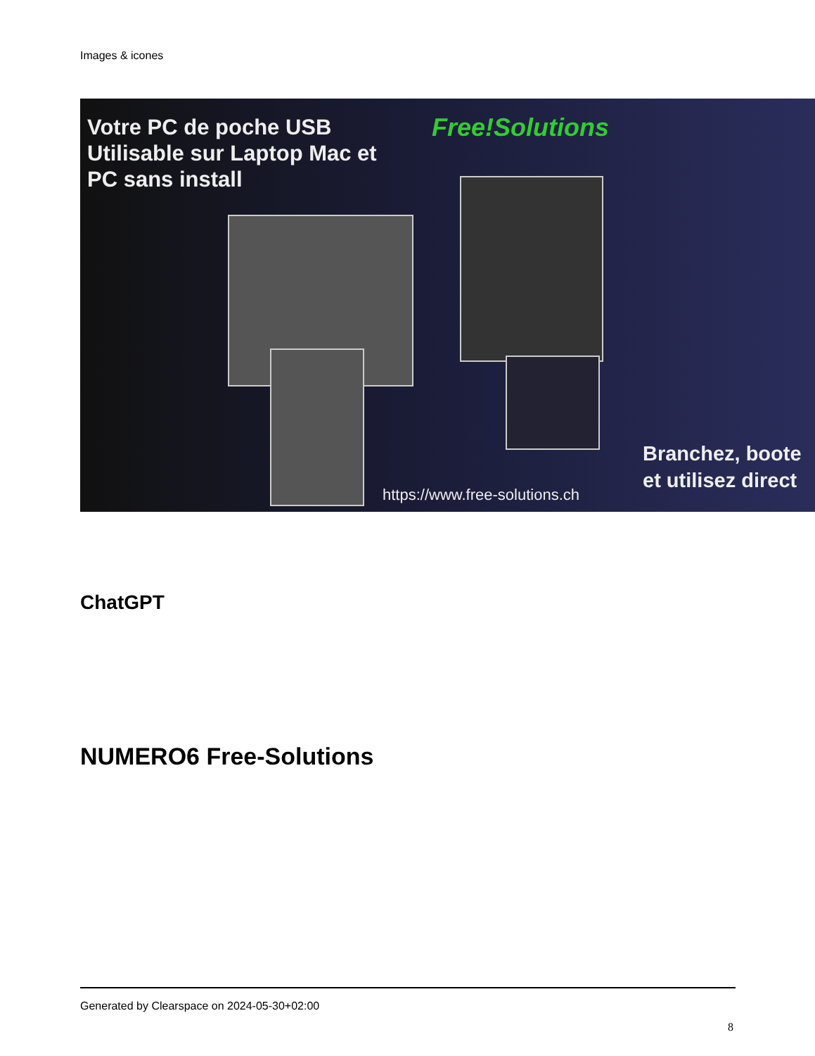Images & icones
Votre PC de poche USB
Utilisable sur Laptop Mac et
PC sans install
Free!Solutions
https://www.free-solutions.ch
Branchez, boote
et utilisez direct
ChatGPT
NUMERO6 Free-Solutions
Generated by Clearspace on 2024-05-30+02:00
8